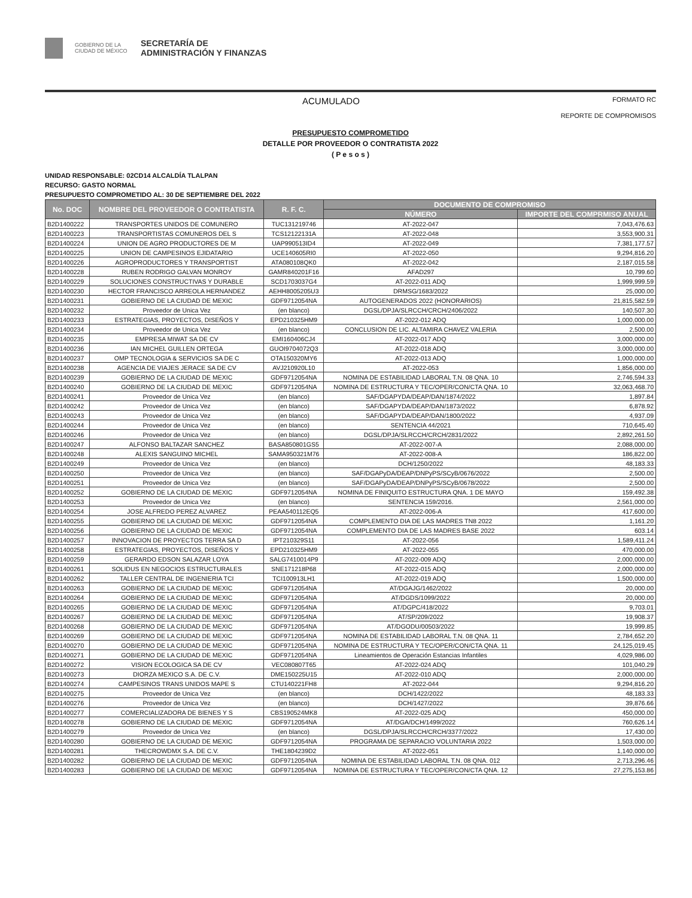GOBIERNO DE LA CIUDAD DE MÉXICO
SECRETARÍA DE
ADMINISTRACIÓN Y FINANZAS
ACUMULADO FORMATO RC
REPORTE DE COMPROMISOS
PRESUPUESTO COMPROMETIDO
DETALLE POR PROVEEDOR O CONTRATISTA 2022
( P e s o s )
UNIDAD RESPONSABLE: 02CD14 ALCALDÍA TLALPAN
RECURSO: GASTO NORMAL
PRESUPUESTO COMPROMETIDO AL: 30 DE SEPTIEMBRE DEL 2022
| No. DOC | NOMBRE DEL PROVEEDOR O CONTRATISTA | R. F. C. | DOCUMENTO DE COMPROMISO | |
| --- | --- | --- | --- | --- |
| | | | NÚMERO | IMPORTE DEL COMPRMISO ANUAL |
| B2D1400222 | TRANSPORTES UNIDOS DE COMUNERO | TUC131219746 | AT-2022-047 | 7,043,476.63 |
| B2D1400223 | TRANSPORTISTAS COMUNEROS DEL S | TCS12122131A | AT-2022-048 | 3,553,900.31 |
| B2D1400224 | UNION DE AGRO PRODUCTORES DE M | UAP990513ID4 | AT-2022-049 | 7,381,177.57 |
| B2D1400225 | UNION DE CAMPESINOS EJIDATARIO | UCE140605RI0 | AT-2022-050 | 9,294,816.20 |
| B2D1400226 | AGROPRODUCTORES Y TRANSPORTIST | ATA080108QK0 | AT-2022-042 | 2,187,015.58 |
| B2D1400228 | RUBEN RODRIGO GALVAN MONROY | GAMR840201F16 | AFAD297 | 10,799.60 |
| B2D1400229 | SOLUCIONES CONSTRUCTIVAS Y DURABLE | SCD1703037G4 | AT-2022-011 ADQ | 1,999,999.59 |
| B2D1400230 | HECTOR FRANCISCO ARREOLA HERNANDEZ | AEHH8005205U3 | DRMSG/1683/2022 | 25,000.00 |
| B2D1400231 | GOBIERNO DE LA CIUDAD DE MEXIC | GDF9712054NA | AUTOGENERADOS 2022 (HONORARIOS) | 21,815,582.59 |
| B2D1400232 | Proveedor de Unica Vez | (en blanco) | DGSL/DPJA/SLRCCH/CRCH/2406/2022 | 140,507.30 |
| B2D1400233 | ESTRATEGIAS, PROYECTOS, DISEÑOS Y | EPD210325HM9 | AT-2022-012 ADQ | 1,000,000.00 |
| B2D1400234 | Proveedor de Unica Vez | (en blanco) | CONCLUSION DE LIC. ALTAMIRA CHAVEZ VALERIA | 2,500.00 |
| B2D1400235 | EMPRESA MIWAT SA DE CV | EMI160406CJ4 | AT-2022-017 ADQ | 3,000,000.00 |
| B2D1400236 | IAN MICHEL GUILLEN ORTEGA | GUOI9704072Q3 | AT-2022-018 ADQ | 3,000,000.00 |
| B2D1400237 | OMP TECNOLOGIA & SERVICIOS SA DE C | OTA150320MY6 | AT-2022-013 ADQ | 1,000,000.00 |
| B2D1400238 | AGENCIA DE VIAJES JERACE SA DE CV | AVJ210920L10 | AT-2022-053 | 1,856,000.00 |
| B2D1400239 | GOBIERNO DE LA CIUDAD DE MEXIC | GDF9712054NA | NOMINA DE ESTABILIDAD LABORAL T.N. 08 QNA. 10 | 2,746,594.33 |
| B2D1400240 | GOBIERNO DE LA CIUDAD DE MEXIC | GDF9712054NA | NOMINA DE ESTRUCTURA Y TEC/OPER/CON/CTA QNA. 10 | 32,063,468.70 |
| B2D1400241 | Proveedor de Unica Vez | (en blanco) | SAF/DGAPYDA/DEAP/DAN/1874/2022 | 1,897.84 |
| B2D1400242 | Proveedor de Unica Vez | (en blanco) | SAF/DGAPYDA/DEAP/DAN/1873/2022 | 6,878.92 |
| B2D1400243 | Proveedor de Unica Vez | (en blanco) | SAF/DGAPYDA/DEAP/DAN/1800/2022 | 4,937.09 |
| B2D1400244 | Proveedor de Unica Vez | (en blanco) | SENTENCIA 44/2021 | 710,645.40 |
| B2D1400246 | Proveedor de Unica Vez | (en blanco) | DGSL/DPJA/SLRCCH/CRCH/2831/2022 | 2,892,261.50 |
| B2D1400247 | ALFONSO BALTAZAR SANCHEZ | BASA850801GS5 | AT-2022-007-A | 2,088,000.00 |
| B2D1400248 | ALEXIS SANGUINO MICHEL | SAMA950321M76 | AT-2022-008-A | 186,822.00 |
| B2D1400249 | Proveedor de Unica Vez | (en blanco) | DCH/1250/2022 | 48,183.33 |
| B2D1400250 | Proveedor de Unica Vez | (en blanco) | SAF/DGAPyDA/DEAP/DNPyPS/SCyB/0676/2022 | 2,500.00 |
| B2D1400251 | Proveedor de Unica Vez | (en blanco) | SAF/DGAPyDA/DEAP/DNPyPS/SCyB/0678/2022 | 2,500.00 |
| B2D1400252 | GOBIERNO DE LA CIUDAD DE MEXIC | GDF9712054NA | NOMINA DE FINIQUITO ESTRUCTURA QNA. 1 DE MAYO | 159,492.38 |
| B2D1400253 | Proveedor de Unica Vez | (en blanco) | SENTENCIA 159/2016. | 2,561,000.00 |
| B2D1400254 | JOSE ALFREDO PEREZ ALVAREZ | PEAA540112EQ5 | AT-2022-006-A | 417,600.00 |
| B2D1400255 | GOBIERNO DE LA CIUDAD DE MEXIC | GDF9712054NA | COMPLEMENTO DIA DE LAS MADRES TN8 2022 | 1,161.20 |
| B2D1400256 | GOBIERNO DE LA CIUDAD DE MEXIC | GDF9712054NA | COMPLEMENTO DIA DE LAS MADRES BASE 2022 | 603.14 |
| B2D1400257 | INNOVACION DE PROYECTOS TERRA SA D | IPT210329S11 | AT-2022-056 | 1,589,411.24 |
| B2D1400258 | ESTRATEGIAS, PROYECTOS, DISEÑOS Y | EPD210325HM9 | AT-2022-055 | 470,000.00 |
| B2D1400259 | GERARDO EDSON SALAZAR LOYA | SALG7410014P9 | AT-2022-009 ADQ | 2,000,000.00 |
| B2D1400261 | SOLIDUS EN NEGOCIOS ESTRUCTURALES | SNE171218P68 | AT-2022-015 ADQ | 2,000,000.00 |
| B2D1400262 | TALLER CENTRAL DE INGENIERIA TCI | TCI100913LH1 | AT-2022-019 ADQ | 1,500,000.00 |
| B2D1400263 | GOBIERNO DE LA CIUDAD DE MEXIC | GDF9712054NA | AT/DGAJG/1462/2022 | 20,000.00 |
| B2D1400264 | GOBIERNO DE LA CIUDAD DE MEXIC | GDF9712054NA | AT/DGDS/1099/2022 | 20,000.00 |
| B2D1400265 | GOBIERNO DE LA CIUDAD DE MEXIC | GDF9712054NA | AT/DGPC/418/2022 | 9,703.01 |
| B2D1400267 | GOBIERNO DE LA CIUDAD DE MEXIC | GDF9712054NA | AT/SP/209/2022 | 19,908.37 |
| B2D1400268 | GOBIERNO DE LA CIUDAD DE MEXIC | GDF9712054NA | AT/DGODU/00503/2022 | 19,999.85 |
| B2D1400269 | GOBIERNO DE LA CIUDAD DE MEXIC | GDF9712054NA | NOMINA DE ESTABILIDAD LABORAL T.N. 08 QNA. 11 | 2,784,652.20 |
| B2D1400270 | GOBIERNO DE LA CIUDAD DE MEXIC | GDF9712054NA | NOMINA DE ESTRUCTURA Y TEC/OPER/CON/CTA QNA. 11 | 24,125,019.45 |
| B2D1400271 | GOBIERNO DE LA CIUDAD DE MEXIC | GDF9712054NA | Lineamientos de Operación Estancias Infantiles | 4,029,986.00 |
| B2D1400272 | VISION ECOLOGICA SA DE CV | VEC080807T65 | AT-2022-024 ADQ | 101,040.29 |
| B2D1400273 | DIORZA MEXICO S.A. DE C.V. | DME150225U15 | AT-2022-010 ADQ | 2,000,000.00 |
| B2D1400274 | CAMPESINOS TRANS UNIDOS MAPE S | CTU140221FH8 | AT-2022-044 | 9,294,816.20 |
| B2D1400275 | Proveedor de Unica Vez | (en blanco) | DCH/1422/2022 | 48,183.33 |
| B2D1400276 | Proveedor de Unica Vez | (en blanco) | DCH/1427/2022 | 39,876.66 |
| B2D1400277 | COMERCIALIZADORA DE BIENES Y S | CBS190524MK8 | AT-2022-025 ADQ | 450,000.00 |
| B2D1400278 | GOBIERNO DE LA CIUDAD DE MEXIC | GDF9712054NA | AT/DGA/DCH/1499/2022 | 760,626.14 |
| B2D1400279 | Proveedor de Unica Vez | (en blanco) | DGSL/DPJA/SLRCCH/CRCH/3377/2022 | 17,430.00 |
| B2D1400280 | GOBIERNO DE LA CIUDAD DE MEXIC | GDF9712054NA | PROGRAMA DE SEPARACIO VOLUNTARIA 2022 | 1,503,000.00 |
| B2D1400281 | THECROWDMX S.A. DE C.V. | THE1804239D2 | AT-2022-051 | 1,140,000.00 |
| B2D1400282 | GOBIERNO DE LA CIUDAD DE MEXIC | GDF9712054NA | NOMINA DE ESTABILIDAD LABORAL T.N. 08 QNA. 012 | 2,713,296.46 |
| B2D1400283 | GOBIERNO DE LA CIUDAD DE MEXIC | GDF9712054NA | NOMINA DE ESTRUCTURA Y TEC/OPER/CON/CTA QNA. 12 | 27,275,153.86 |